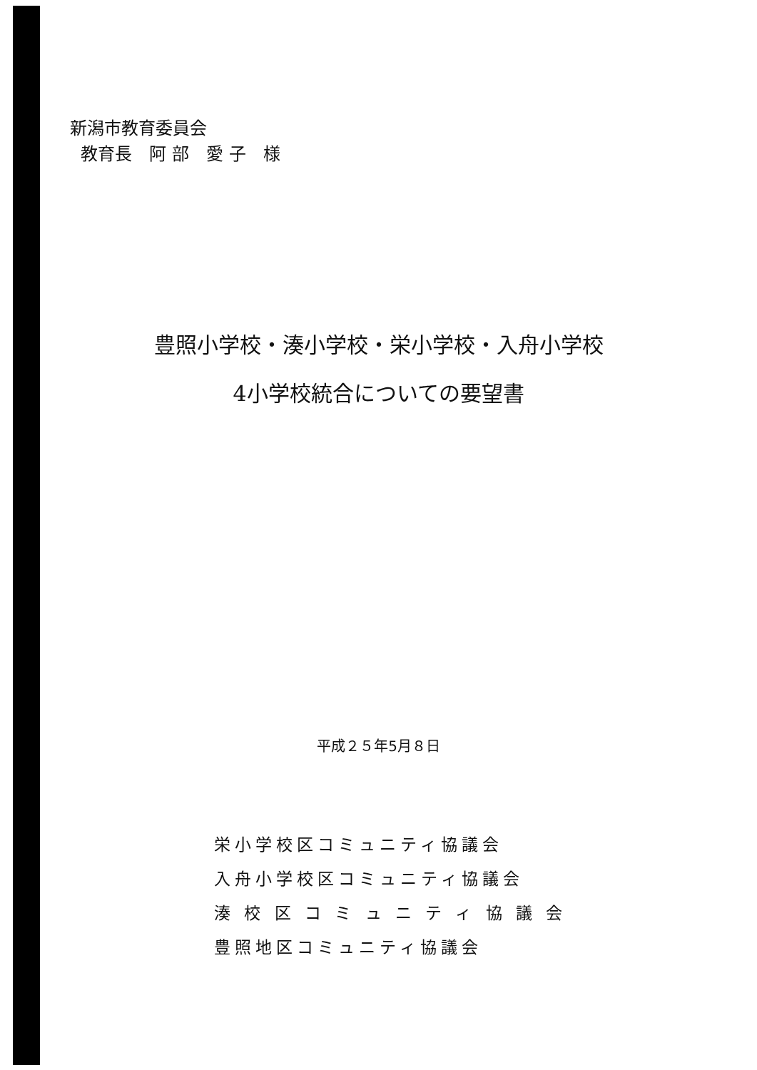新潟市教育委員会
教育長　阿 部　愛 子　様
豊照小学校・湊小学校・栄小学校・入舟小学校
4小学校統合についての要望書
平成２５年5月８日
栄小学校区コミュニティ協議会
入舟小学校区コミュニティ協議会
湊 校 区 コ ミ ュ ニ テ ィ 協 議 会
豊照地区コミュニティ協議会